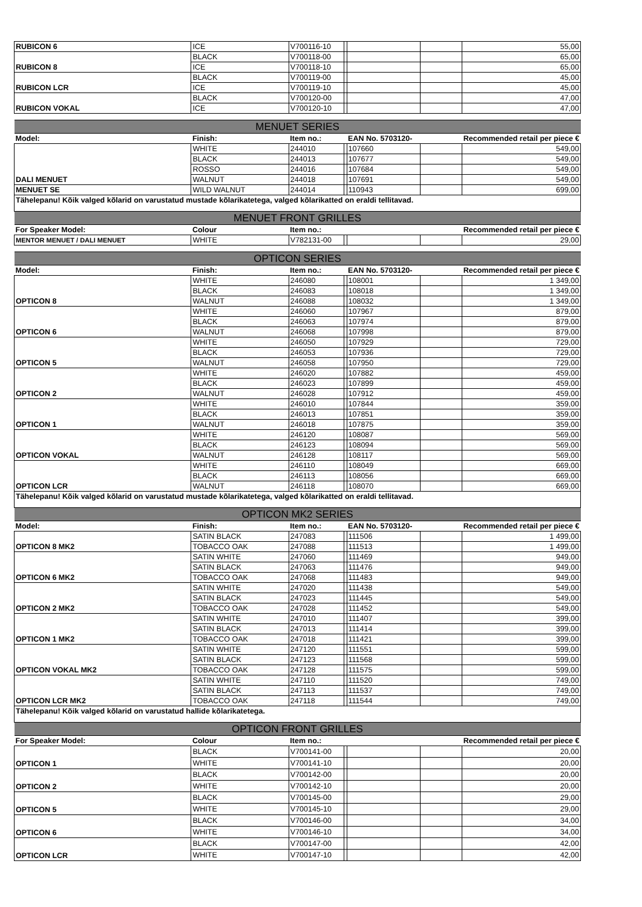| RUBICON 6 | ICE | V700116-10 | | | | 55,00 |
| RUBICON 8 | BLACK | V700118-00 | | | | 65,00 |
| | ICE | V700118-10 | | | | 65,00 |
| RUBICON LCR | BLACK | V700119-00 | | | | 45,00 |
| | ICE | V700119-10 | | | | 45,00 |
| RUBICON VOKAL | BLACK | V700120-00 | | | | 47,00 |
| | ICE | V700120-10 | | | | 47,00 |
| MENUET SERIES | | | | | | |
| Model: | Finish: | Item no.: | | EAN No. 5703120- | | Recommended retail per piece € |
| DALI MENUET | WHITE | 244010 | | 107660 | | 549,00 |
| | BLACK | 244013 | | 107677 | | 549,00 |
| | ROSSO | 244016 | | 107684 | | 549,00 |
| | WALNUT | 244018 | | 107691 | | 549,00 |
| MENUET SE | WILD WALNUT | 244014 | | 110943 | | 699,00 |
| Tähelepanu! Kõik valged kõlarid on varustatud mustade kõlarikatetega, valged kõlarikatted on eraldi tellitavad. | | | | | | |
| MENUET FRONT GRILLES | | | | | | |
| For Speaker Model: | Colour | Item no.: | | | | Recommended retail per piece € |
| MENTOR MENUET / DALI MENUET | WHITE | V782131-00 | | | | 29,00 |
| OPTICON SERIES | | | | | | |
| Model: | Finish: | Item no.: | | EAN No. 5703120- | | Recommended retail per piece € |
| OPTICON 8 | WHITE | 246080 | | 108001 | | 1 349,00 |
| | BLACK | 246083 | | 108018 | | 1 349,00 |
| | WALNUT | 246088 | | 108032 | | 1 349,00 |
| OPTICON 6 | WHITE | 246060 | | 107967 | | 879,00 |
| | BLACK | 246063 | | 107974 | | 879,00 |
| | WALNUT | 246068 | | 107998 | | 879,00 |
| OPTICON 5 | WHITE | 246050 | | 107929 | | 729,00 |
| | BLACK | 246053 | | 107936 | | 729,00 |
| | WALNUT | 246058 | | 107950 | | 729,00 |
| OPTICON 2 | WHITE | 246020 | | 107882 | | 459,00 |
| | BLACK | 246023 | | 107899 | | 459,00 |
| | WALNUT | 246028 | | 107912 | | 459,00 |
| OPTICON 1 | WHITE | 246010 | | 107844 | | 359,00 |
| | BLACK | 246013 | | 107851 | | 359,00 |
| | WALNUT | 246018 | | 107875 | | 359,00 |
| OPTICON VOKAL | WHITE | 246120 | | 108087 | | 569,00 |
| | BLACK | 246123 | | 108094 | | 569,00 |
| | WALNUT | 246128 | | 108117 | | 569,00 |
| OPTICON LCR | WHITE | 246110 | | 108049 | | 669,00 |
| | BLACK | 246113 | | 108056 | | 669,00 |
| | WALNUT | 246118 | | 108070 | | 669,00 |
| Tähelepanu! Kõik valged kõlarid on varustatud mustade kõlarikatetega, valged kõlarikatted on eraldi tellitavad. | | | | | | |
| OPTICON MK2 SERIES | | | | | | |
| Model: | Finish: | Item no.: | | EAN No. 5703120- | | Recommended retail per piece € |
| OPTICON 8 MK2 | SATIN BLACK | 247083 | | 111506 | | 1 499,00 |
| | TOBACCO OAK | 247088 | | 111513 | | 1 499,00 |
| OPTICON 6 MK2 | SATIN WHITE | 247060 | | 111469 | | 949,00 |
| | SATIN BLACK | 247063 | | 111476 | | 949,00 |
| | TOBACCO OAK | 247068 | | 111483 | | 949,00 |
| OPTICON 2 MK2 | SATIN WHITE | 247020 | | 111438 | | 549,00 |
| | SATIN BLACK | 247023 | | 111445 | | 549,00 |
| | TOBACCO OAK | 247028 | | 111452 | | 549,00 |
| OPTICON 1 MK2 | SATIN WHITE | 247010 | | 111407 | | 399,00 |
| | SATIN BLACK | 247013 | | 111414 | | 399,00 |
| | TOBACCO OAK | 247018 | | 111421 | | 399,00 |
| OPTICON VOKAL MK2 | SATIN WHITE | 247120 | | 111551 | | 599,00 |
| | SATIN BLACK | 247123 | | 111568 | | 599,00 |
| | TOBACCO OAK | 247128 | | 111575 | | 599,00 |
| OPTICON LCR MK2 | SATIN WHITE | 247110 | | 111520 | | 749,00 |
| | SATIN BLACK | 247113 | | 111537 | | 749,00 |
| | TOBACCO OAK | 247118 | | 111544 | | 749,00 |
| Tähelepanu! Kõik valged kõlarid on varustatud hallide kõlarikatetega. | | | | | | |
| OPTICON FRONT GRILLES | | | | | | |
| For Speaker Model: | Colour | Item no.: | | | | Recommended retail per piece € |
| OPTICON 1 | BLACK | V700141-00 | | | | 20,00 |
| | WHITE | V700141-10 | | | | 20,00 |
| OPTICON 2 | BLACK | V700142-00 | | | | 20,00 |
| | WHITE | V700142-10 | | | | 20,00 |
| OPTICON 5 | BLACK | V700145-00 | | | | 29,00 |
| | WHITE | V700145-10 | | | | 29,00 |
| OPTICON 6 | BLACK | V700146-00 | | | | 34,00 |
| | WHITE | V700146-10 | | | | 34,00 |
| OPTICON LCR | BLACK | V700147-00 | | | | 42,00 |
| | WHITE | V700147-10 | | | | 42,00 |